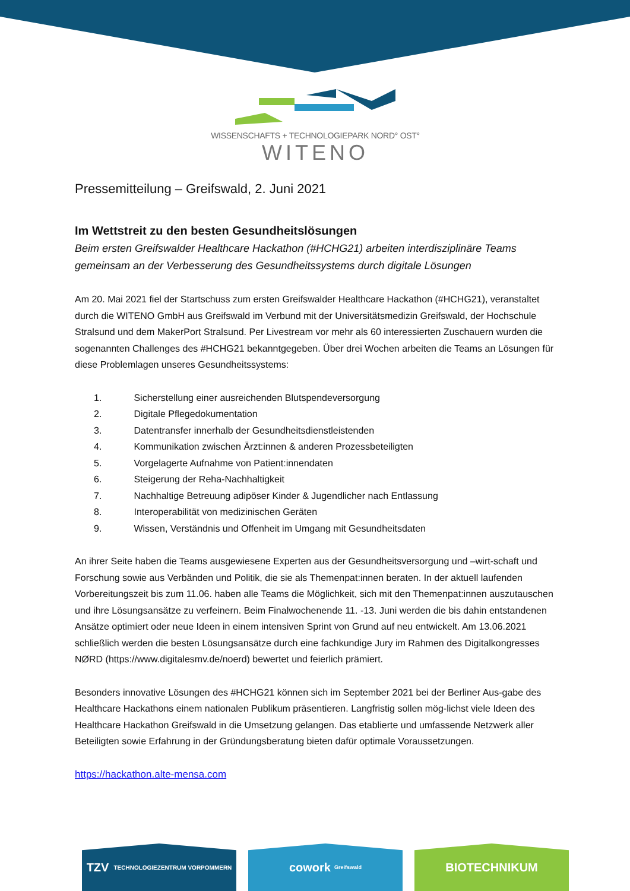WISSENSCHAFTS + TECHNOLOGIEPARK NORD° OST°
WITENO
Pressemitteilung – Greifswald, 2. Juni 2021
Im Wettstreit zu den besten Gesundheitslösungen
Beim ersten Greifswalder Healthcare Hackathon (#HCHG21) arbeiten interdisziplinäre Teams gemeinsam an der Verbesserung des Gesundheitssystems durch digitale Lösungen
Am 20. Mai 2021 fiel der Startschuss zum ersten Greifswalder Healthcare Hackathon (#HCHG21), veranstaltet durch die WITENO GmbH aus Greifswald im Verbund mit der Universitätsmedizin Greifswald, der Hochschule Stralsund und dem MakerPort Stralsund. Per Livestream vor mehr als 60 interessierten Zuschauern wurden die sogenannten Challenges des #HCHG21 bekanntgegeben. Über drei Wochen arbeiten die Teams an Lösungen für diese Problemlagen unseres Gesundheitssystems:
1. Sicherstellung einer ausreichenden Blutspendeversorgung
2. Digitale Pflegedokumentation
3. Datentransfer innerhalb der Gesundheitsdienstleistenden
4. Kommunikation zwischen Ärzt:innen & anderen Prozessbeteiligten
5. Vorgelagerte Aufnahme von Patient:innendaten
6. Steigerung der Reha-Nachhaltigkeit
7. Nachhaltige Betreuung adipöser Kinder & Jugendlicher nach Entlassung
8. Interoperabilität von medizinischen Geräten
9. Wissen, Verständnis und Offenheit im Umgang mit Gesundheitsdaten
An ihrer Seite haben die Teams ausgewiesene Experten aus der Gesundheitsversorgung und –wirt-schaft und Forschung sowie aus Verbänden und Politik, die sie als Themenpat:innen beraten. In der aktuell laufenden Vorbereitungszeit bis zum 11.06. haben alle Teams die Möglichkeit, sich mit den Themenpat:innen auszutauschen und ihre Lösungsansätze zu verfeinern. Beim Finalwochenende 11. -13. Juni werden die bis dahin entstandenen Ansätze optimiert oder neue Ideen in einem intensiven Sprint von Grund auf neu entwickelt. Am 13.06.2021 schließlich werden die besten Lösungsansätze durch eine fachkundige Jury im Rahmen des Digitalkongresses NØRD (https://www.digitalesmv.de/noerd) bewertet und feierlich prämiert.
Besonders innovative Lösungen des #HCHG21 können sich im September 2021 bei der Berliner Aus-gabe des Healthcare Hackathons einem nationalen Publikum präsentieren. Langfristig sollen mög-lichst viele Ideen des Healthcare Hackathon Greifswald in die Umsetzung gelangen. Das etablierte und umfassende Netzwerk aller Beteiligten sowie Erfahrung in der Gründungsberatung bieten dafür optimale Voraussetzungen.
https://hackathon.alte-mensa.com
TZV TECHNOLOGIEZENTRUM VORPOMMERN
cowork Greifswald
BIOTECHNIKUM